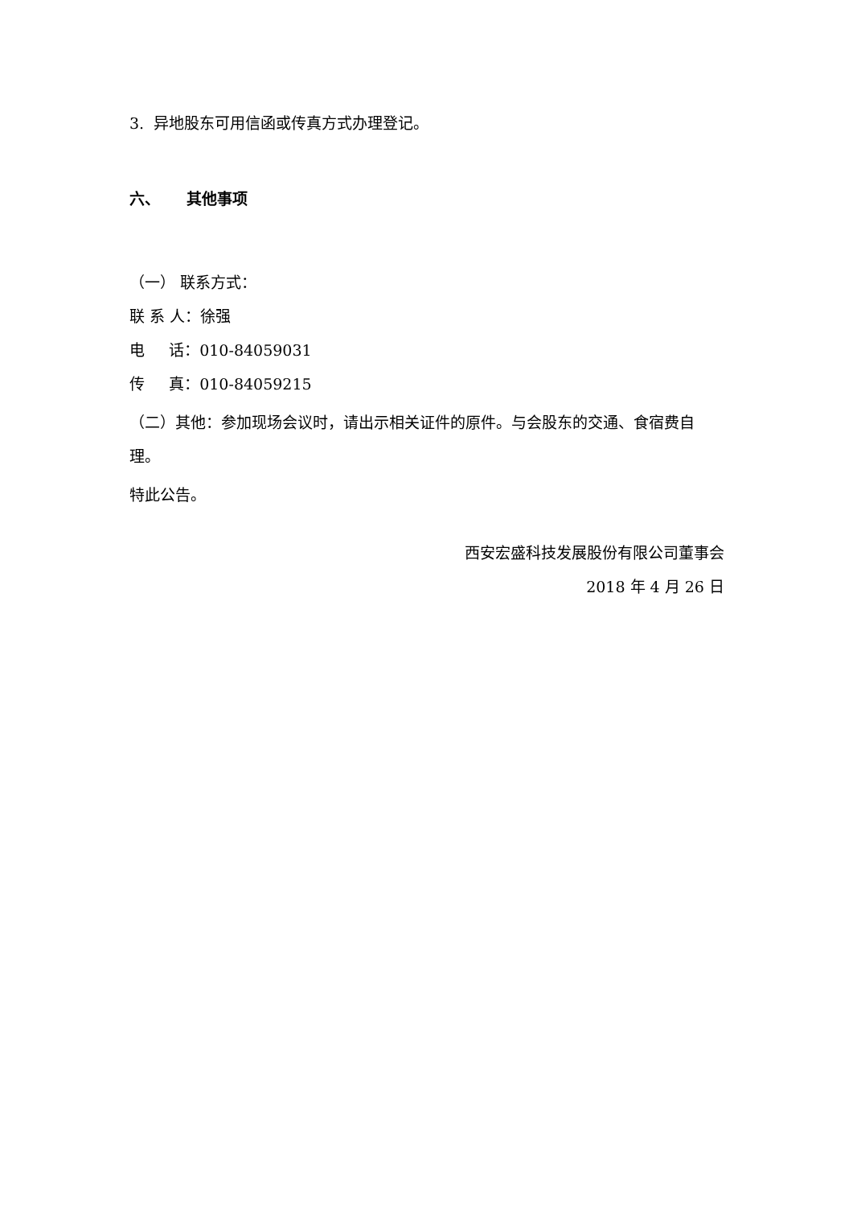3. 异地股东可用信函或传真方式办理登记。
六、 其他事项
（一） 联系方式：
联 系 人：徐强
电 话：010-84059031
传 真：010-84059215
（二）其他：参加现场会议时，请出示相关证件的原件。与会股东的交通、食宿费自理。
特此公告。
西安宏盛科技发展股份有限公司董事会
2018 年 4 月 26 日